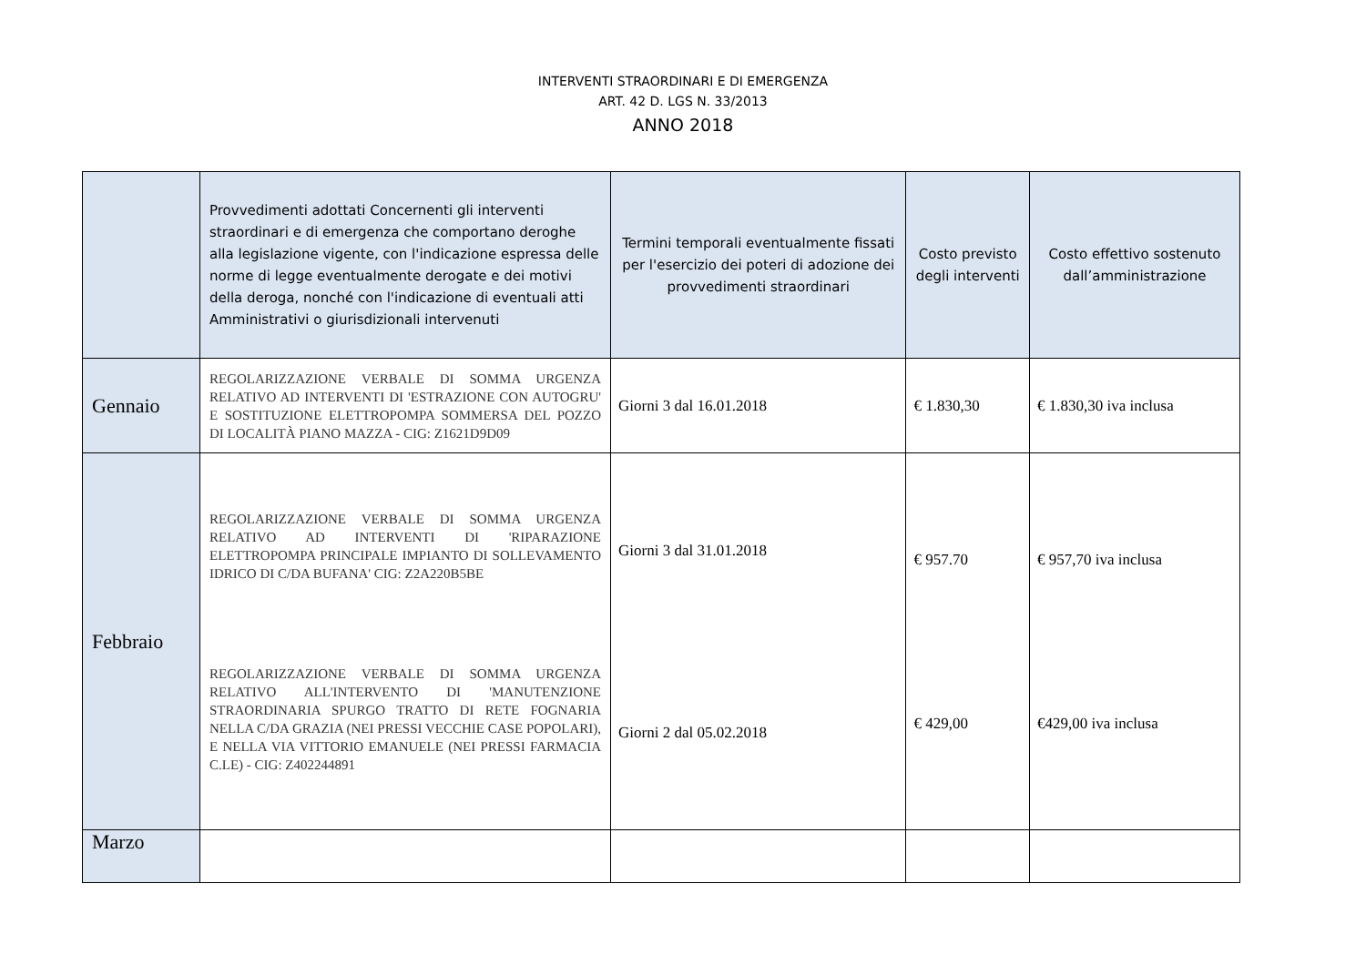INTERVENTI STRAORDINARI E DI EMERGENZA
ART. 42 D. LGS N. 33/2013
ANNO 2018
| | Provvedimenti adottati Concernenti gli interventi straordinari e di emergenza che comportano deroghe alla legislazione vigente, con l'indicazione espressa delle norme di legge eventualmente derogate e dei motivi della deroga, nonché con l'indicazione di eventuali atti Amministrativi o giurisdizionali intervenuti | Termini temporali eventualmente fissati per l'esercizio dei poteri di adozione dei provvedimenti straordinari | Costo previsto degli interventi | Costo effettivo sostenuto dall’amministrazione |
| --- | --- | --- | --- | --- |
| Gennaio | REGOLARIZZAZIONE VERBALE DI SOMMA URGENZA RELATIVO AD INTERVENTI DI 'ESTRAZIONE CON AUTOGRU' E SOSTITUZIONE ELETTROPOMPA SOMMERSA DEL POZZO DI LOCALITÀ PIANO MAZZA - CIG: Z1621D9D09 | Giorni 3 dal 16.01.2018 | € 1.830,30 | € 1.830,30 iva inclusa |
| Febbraio | REGOLARIZZAZIONE VERBALE DI SOMMA URGENZA RELATIVO AD INTERVENTI DI 'RIPARAZIONE ELETTROPOMPA PRINCIPALE IMPIANTO DI SOLLEVAMENTO IDRICO DI C/DA BUFANA' CIG: Z2A220B5BE REGOLARIZZAZIONE VERBALE DI SOMMA URGENZA RELATIVO ALL'INTERVENTO DI 'MANUTENZIONE STRAORDINARIA SPURGO TRATTO DI RETE FOGNARIA NELLA C/DA GRAZIA (NEI PRESSI VECCHIE CASE POPOLARI), E NELLA VIA VITTORIO EMANUELE (NEI PRESSI FARMACIA C.LE) - CIG: Z402244891 | Giorni 3 dal 31.01.2018 Giorni 2 dal 05.02.2018 | € 957.70 € 429,00 | € 957,70 iva inclusa €429,00 iva inclusa |
| Marzo | | | | |